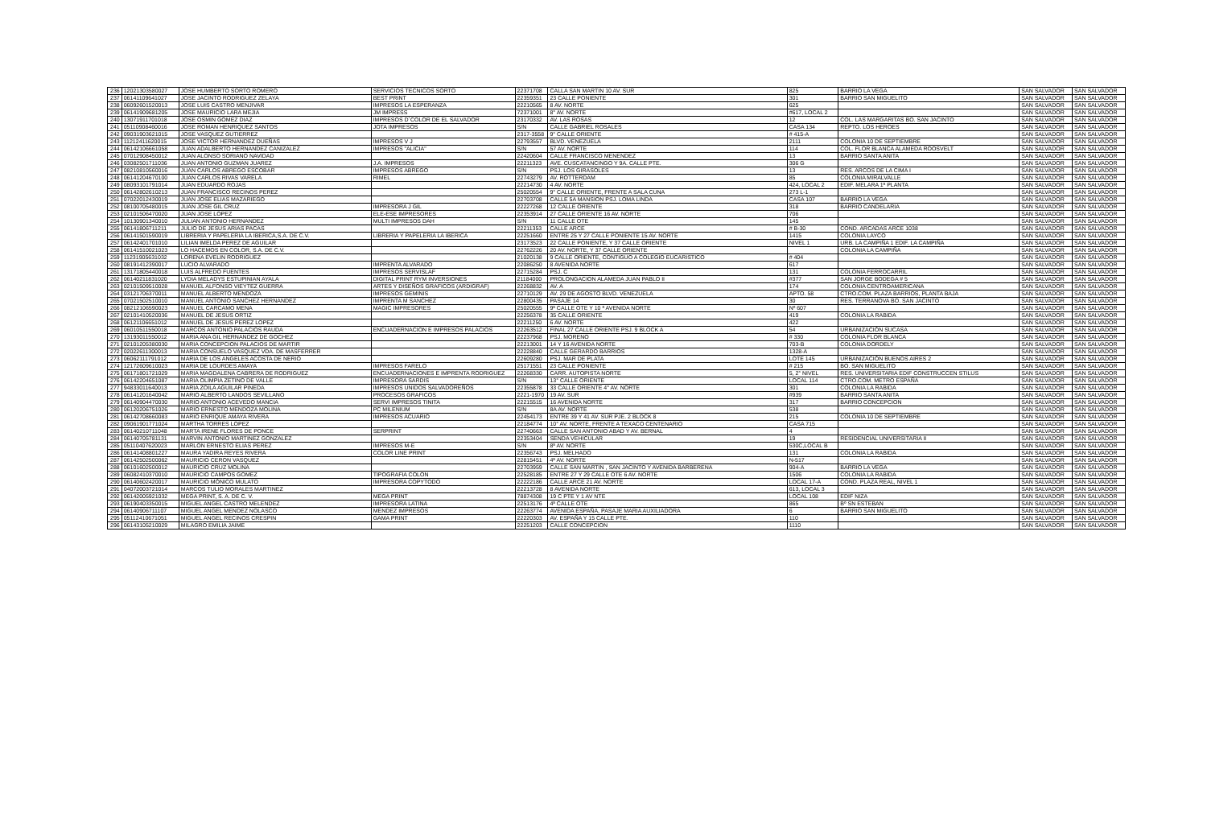| 236 | 12021303580027 | JOSE HUMBERTO SORTO ROMERO | SERVICIOS TECNICOS SORTO | 22371708 | CALLA SAN MARTIN 10 AV. SUR | 825 | BARRIO LA VEGA | SAN SALVADOR | SAN SALVADOR |
| 237 | 06141109641027 | JOSE JACINTO RODRIGUEZ ZELAYA | BEST PRINT | 22359351 | 23 CALLE PONIENTE | 301 | BARRIO SAN MIGUELITO | SAN SALVADOR | SAN SALVADOR |
| 238 | 06092601520013 | JOSE LUIS CASTRO MENJIVAR | IMPRESOS LA ESPERANZA | 22210565 | 8 AV. NORTE | 625 | | SAN SALVADOR | SAN SALVADOR |
| 239 | 06141909681205 | JOSE MAURICIO LARA MEJIA | JM IMPRESS | 72371001 | 8° AV. NORTE | #617, LOCAL 2 | | SAN SALVADOR | SAN SALVADOR |
| 240 | 13071911701018 | JOSE OSMIN GOMEZ DIAZ | IMPRESOS D´COLOR DE EL SALVADOR | 23170332 | AV. LAS ROSAS | 12 | COL. LAS MARGARITAS BO. SAN JACINTO | SAN SALVADOR | SAN SALVADOR |
| 241 | 05110908460016 | JOSE ROMAN HENRIQUEZ SANTOS | JOTA IMPRESOS | S/N | CALLE GABRIEL ROSALES | CASA 134 | REPTO. LOS HEROES | SAN SALVADOR | SAN SALVADOR |
| 242 | 09031903621015 | JOSE VASQUEZ GUTIERREZ | | 2317-3558 | 9° CALLE ORIENTE | # 415-A | | SAN SALVADOR | SAN SALVADOR |
| 243 | 11212411620015 | JOSE VICTOR HERNANDEZ DUEÑAS | IMPRESOS V J | 22793557 | BLVD. VENEZUELA | 2111 | COLONIA 10 DE SEPTIEMBRE | SAN SALVADOR | SAN SALVADOR |
| 244 | 06142106661058 | JUAN ADALBERTO HERNANDEZ CANIZALEZ | IMPRESOS "ALICIA" | S/N | 57 AV. NORTE | 114 | COL. FLOR BLANCA ALAMEDA ROOSVELT | SAN SALVADOR | SAN SALVADOR |
| 245 | 07012908450012 | JUAN ALONSO SORIANO NAVIDAD | | 22420604 | CALLE FRANCISCO MENENDEZ | 13 | BARRIO SANTA ANITA | SAN SALVADOR | SAN SALVADOR |
| 246 | 03082501711036 | JUAN ANTONIO GUZMAN JUAREZ | J.A. IMPRESOS | 22211323 | AVE. CUSCATANCINGO Y 9A. CALLE PTE. | 306 G | | SAN SALVADOR | SAN SALVADOR |
| 247 | 08210810560016 | JUAN CARLOS ABREGO ESCOBAR | IMPRESOS ABREGO | S/N | PSJ. LOS GIRASOLES | 13 | RES. ARCOS DE LA CIMA I | SAN SALVADOR | SAN SALVADOR |
| 248 | 06141204670100 | JUAN CARLOS RIVAS VARELA | RIMEL | 22743279 | AV. ROTTERDAM | 85 | COLONIA MIRALVALLE | SAN SALVADOR | SAN SALVADOR |
| 249 | 08093101791014 | JUAN EDUARDO ROJAS | | 22214730 | 4 AV. NORTE | 424, LOCAL 2 | EDIF. MELARA 1ª PLANTA | SAN SALVADOR | SAN SALVADOR |
| 250 | 06142802610213 | JUAN FRANCISCO RECINOS PEREZ | | 25020554 | 9° CALLE ORIENTE, FRENTE A SALA CUNA | 273 L-1 | | SAN SALVADOR | SAN SALVADOR |
| 251 | 07022012430019 | JUAN JOSE ELIAS MAZARIEGO | | 22703708 | CALLE 5A MANSION PSJ. LOMA LINDA | CASA 107 | BARRIO LA VEGA | SAN SALVADOR | SAN SALVADOR |
| 252 | 08100705480015 | JUAN JOSE GIL CRUZ | IMPRESORA J GIL | 22227268 | 12 CALLE ORIENTE | 318 | BARRIO CANDELARIA | SAN SALVADOR | SAN SALVADOR |
| 253 | 02101506470020 | JUAN JOSE LOPEZ | ELE-ESE IMPRESORES | 22353914 | 27 CALLE ORIENTE 16 AV. NORTE | 706 | | SAN SALVADOR | SAN SALVADOR |
| 254 | 10130901340010 | JULIAN ANTONIO HERNANDEZ | MULTI IMPRESOS DAH | S/N | 11 CALLE OTE | 145 | | SAN SALVADOR | SAN SALVADOR |
| 255 | 06141806711211 | JULIO DE JESUS ARIAS PACAS | | 22211353 | CALLE ARCE | # B-30 | COND. ARCADAS ARCE 1038 | SAN SALVADOR | SAN SALVADOR |
| 256 | 06141501590019 | LIBRERIA Y PAPELERIA LA IBERICA,S.A. DE C.V. | LIBRERIA Y PAPELERIA LA IBERICA | 22251660 | ENTRE 25 Y 27 CALLE PONIENTE 15 AV. NORTE | 1415 | COLONIA LAYCO | SAN SALVADOR | SAN SALVADOR |
| 257 | 06142401701010 | LILIAN IMELDA PEREZ DE AGUILAR | | 23173523 | 22 CALLE PONIENTE, Y 37 CALLE ORIENTE | NIVEL 1 | URB. LA CAMPIÑA 1 EDIF. LA CAMPIÑA | SAN SALVADOR | SAN SALVADOR |
| 258 | 06141510021023 | LO HACEMOS EN COLOR, S.A. DE C.V. | | 22762226 | 20 AV. NORTE, Y 37 CALLE ORIENTE | | COLONIA LA CAMPIÑA | SAN SALVADOR | SAN SALVADOR |
| 259 | 11231905631032 | LORENA EVELIN RODRIGUEZ | | 21020138 | 9 CALLE ORIENTE, CONTIGUO A COLEGIO EUCARISTICO | # 404 | | SAN SALVADOR | SAN SALVADOR |
| 260 | 08191412390017 | LUCIO ALVARADO | IMPRENTA ALVARADO | 22086250 | 8 AVENIDA NORTE | 617 | | SAN SALVADOR | SAN SALVADOR |
| 261 | 13171805440018 | LUIS ALFREDO FUENTES | IMPRESOS SERVISLAF | 22715284 | PSJ. C | 131 | COLONIA FERROCARRIL | SAN SALVADOR | SAN SALVADOR |
| 262 | 06140211831020 | LYDIA MELADYS ESTUPINIAN AYALA | DIGITAL PRINT RYM INVERSIONES | 21184000 | PROLONGACION ALAMEDA JUAN PABLO II | #377 | SAN JORGE BODEGA # 5 | SAN SALVADOR | SAN SALVADOR |
| 263 | 02101509510028 | MANUEL ALFONSO VIEYTEZ GUERRA | ARTES Y DISEÑOS GRAFICOS (ARDIGRAF) | 22268832 | AV. A | 174 | COLONIA CENTROAMERICANA | SAN SALVADOR | SAN SALVADOR |
| 264 | 03121706370011 | MANUEL ALBERTO MENDOZA | IMPRESOS GEMINIS | 22710129 | AV. 29 DE AGOSTO BLVD. VENEZUELA | APTO. 58 | CTRO.COM. PLAZA BARRIOS, PLANTA BAJA | SAN SALVADOR | SAN SALVADOR |
| 265 | 07021502510010 | MANUEL ANTONIO SANCHEZ HERNANDEZ | IMPRENTA M SANCHEZ | 22800435 | PASAJE 14 | 30 | RES. TERRANOVA BO. SAN JACINTO | SAN SALVADOR | SAN SALVADOR |
| 266 | 08212106590023 | MANUEL CARCAMO MENA | MAGIC IMPRESORES | 25020555 | 9ª CALLE OTE Y 10 ª AVENIDA NORTE | Nº 607 | | SAN SALVADOR | SAN SALVADOR |
| 267 | 02101410520036 | MANUEL DE JESUS ORTIZ | | 22256378 | 35 CALLE ORIENTE | 419 | COLONIA LA RABIDA | SAN SALVADOR | SAN SALVADOR |
| 268 | 06121106651012 | MANUEL DE JESUS PEREZ LOPEZ | | 22211250 | 6 AV. NORTE | 422 | | SAN SALVADOR | SAN SALVADOR |
| 269 | 06010511550018 | MARCOS ANTONIO PALACIOS RAUDA | ENCUADERNACION E IMPRESOS PALACIOS | 22263512 | FINAL 27 CALLE ORIENTE PSJ. 9 BLOCK A | 54 | URBANIZACIÓN SUCASA | SAN SALVADOR | SAN SALVADOR |
| 270 | 13193011550012 | MARIA ANA GIL HERNANDEZ DE GOCHEZ | | 22237968 | PSJ. MORENO | # 330 | COLONIA FLOR BLANCA | SAN SALVADOR | SAN SALVADOR |
| 271 | 02101205380030 | MARIA CONCEPCION PALACIOS DE MARTIR | | 22213001 | 14 Y 16 AVENIDA NORTE | 703-B | COLONIA DORDELY | SAN SALVADOR | SAN SALVADOR |
| 272 | 02022611300013 | MARIA CONSUELO VASQUEZ VDA. DE MASFERRER | | 22228840 | CALLE GERARDO BARRIOS | 1328-A | | SAN SALVADOR | SAN SALVADOR |
| 273 | 06062111791012 | MARIA DE LOS ANGELES ACOSTA DE NERIO | | 22609280 | PSJ. MAR DE PLATA | LOTE 145 | URBANIZACIÓN BUENOS AIRES 2 | SAN SALVADOR | SAN SALVADOR |
| 274 | 12172609610023 | MARIA DE LOURDES AMAYA | IMPRESOS FARELO | 25171551 | 23 CALLE PONIENTE | # 215 | BO. SAN MIGUELITO | SAN SALVADOR | SAN SALVADOR |
| 275 | 06171801721029 | MARIA MAGDALENA CABRERA DE RODRIGUEZ | ENCUADERNACIONES E IMPRENTA RODRIGUEZ | 22268330 | CARR. AUTOPISTA NORTE | 5, 2° NIVEL | RES. UNIVERSITARIA EDIF CONSTRUCCEN STILUS | SAN SALVADOR | SAN SALVADOR |
| 276 | 06142204651087 | MARIA OLIMPIA ZETINO DE VALLE | IMPRESORA SARDIS | S/N | 13° CALLE ORIENTE | LOCAL 114 | CTRO.COM. METRO ESPAÑA | SAN SALVADOR | SAN SALVADOR |
| 277 | 94833011640013 | MARIA ZOILA AGUILAR PINEDA | IMPRESOS UNIDOS SALVADOREÑOS | 22355878 | 33 CALLE ORIENTE 4° AV. NORTE | 301 | COLONIA LA RABIDA | SAN SALVADOR | SAN SALVADOR |
| 278 | 06141201640042 | MARIO ALBERTO LANDOS SEVILLANO | PROCESOS GRAFICOS | 2221-1970 | 19 AV. SUR | #939 | BARRIO SANTA ANITA | SAN SALVADOR | SAN SALVADOR |
| 279 | 06140904470030 | MARIO ANTONIO ACEVEDO MANCIA | SERVI IMPRESOS TINITA | 22215515 | 16 AVENIDA NORTE | 317 | BARRIO CONCEPCION | SAN SALVADOR | SAN SALVADOR |
| 280 | 06120206751026 | MARIO ERNESTO MENDOZA MOLINA | PC MILENIUM | S/N | 8A AV. NORTE | 538 | | SAN SALVADOR | SAN SALVADOR |
| 281 | 06142708660083 | MARIO ENRIQUE AMAYA RIVERA | IMPRESOS ACUARIO | 22454173 | ENTRE 39 Y 41 AV. SUR PJE. 2 BLOCK 8 | 215 | COLONIA 10 DE SEPTIEMBRE | SAN SALVADOR | SAN SALVADOR |
| 282 | 09061901771024 | MARTHA TORRES LOPEZ | | 22184774 | 10° AV. NORTE, FRENTE A TEXACO CENTENARIO | CASA 715 | | SAN SALVADOR | SAN SALVADOR |
| 283 | 06140210711048 | MARTA IRENE FLORES DE PONCE | SERPRINT | 22740663 | CALLE SAN ANTONIO ABAD Y AV. BERNAL | 4 | | SAN SALVADOR | SAN SALVADOR |
| 284 | 06140705781131 | MARVIN ANTONIO MARTINEZ GONZALEZ | | 22353404 | SENDA VEHICULAR | 19 | RESIDENCIAL UNIVERSITARIA II | SAN SALVADOR | SAN SALVADOR |
| 285 | 05110407620023 | MARLON ERNESTO ELIAS PEREZ | IMPRESOS M-E | S/N | 8ª AV. NORTE | 530C,LOCAL B | | SAN SALVADOR | SAN SALVADOR |
| 286 | 06141408801227 | MAURA YADIRA REYES RIVERA | COLOR LINE PRINT | 22356743 | PSJ. MELHADO | 131 | COLONIA LA RABIDA | SAN SALVADOR | SAN SALVADOR |
| 287 | 06142502500062 | MAURICIO CERON VASQUEZ | | 22815451 | 4ª AV. NORTE | N-517 | | SAN SALVADOR | SAN SALVADOR |
| 288 | 06101602500012 | MAURICIO CRUZ MOLINA | | 22703959 | CALLE SAN MARTIN , SAN JACINTO Y AVENIDA BARBERENA | 904-A | BARRIO LA VEGA | SAN SALVADOR | SAN SALVADOR |
| 289 | 06082410370010 | MAURICIO CAMPOS GOMEZ | TIPOGRAFIA COLON | 22528185 | ENTRE 27 Y 29 CALLE OTE 6 AV. NORTE | 1506 | COLONIA LA RABIDA | SAN SALVADOR | SAN SALVADOR |
| 290 | 06140602420017 | MAURICIO MÓNICO MULATO | IMPRESORA COPYTODO | 22222186 | CALLE ARCE 21 AV. NORTE | LOCAL 17-A | COND. PLAZA REAL, NIVEL 1 | SAN SALVADOR | SAN SALVADOR |
| 291 | 04072003721014 | MARCOS TULIO MORALES MARTINEZ | | 22213728 | 8 AVENIDA NORTE | 613, LOCAL 3 | | SAN SALVADOR | SAN SALVADOR |
| 292 | 06142005921032 | MEGA PRINT, S. A. DE C. V. | MEGA PRINT | 78874308 | 19 C PTE Y 1 AV NTE | LOCAL 108 | EDIF NIZA | SAN SALVADOR | SAN SALVADOR |
| 293 | 06190403350015 | MIGUEL ANGEL CASTRO MELENDEZ | IMPRESORA LATINA | 22513176 | 4ª CALLE OTE | 865 | Bº SN ESTEBAN | SAN SALVADOR | SAN SALVADOR |
| 294 | 06140906711107 | MIGUEL ANGEL MENDEZ NOLASCO | MENDEZ IMPRESOS | 22263774 | AVENIDA ESPAÑA, PASAJE MARIA AUXILIADORA | 6 | BARRIO SAN MIGUELITO | SAN SALVADOR | SAN SALVADOR |
| 295 | 05112410671051 | MIGUEL ANGEL RECINOS CRESPIN | GAMA PRINT | 22220303 | AV. ESPAÑA Y 15 CALLE PTE. | 110 | | SAN SALVADOR | SAN SALVADOR |
| 296 | 06143105210029 | MILAGRO EMILIA JAIME | | 22251203 | CALLE CONCEPCION | 1110 | | SAN SALVADOR | SAN SALVADOR |